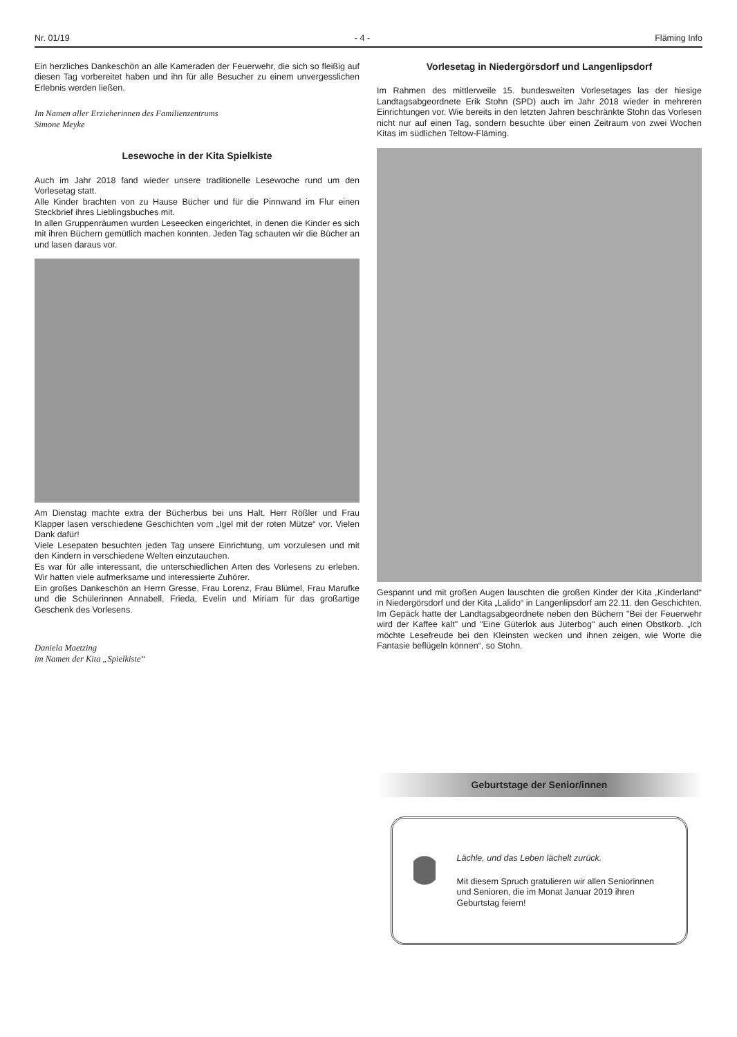Nr. 01/19 - 4 - Fläming Info
Ein herzliches Dankeschön an alle Kameraden der Feuerwehr, die sich so fleißig auf diesen Tag vorbereitet haben und ihn für alle Besucher zu einem unvergesslichen Erlebnis werden ließen.
Im Namen aller Erzieherinnen des Familienzentrums
Simone Meyke
Lesewoche in der Kita Spielkiste
Auch im Jahr 2018 fand wieder unsere traditionelle Lesewoche rund um den Vorlesetag statt.
Alle Kinder brachten von zu Hause Bücher und für die Pinnwand im Flur einen Steckbrief ihres Lieblingsbuches mit.
In allen Gruppenräumen wurden Leseecken eingerichtet, in denen die Kinder es sich mit ihren Büchern gemütlich machen konnten. Jeden Tag schauten wir die Bücher an und lasen daraus vor.
Am Dienstag machte extra der Bücherbus bei uns Halt. Herr Rößler und Frau Klapper lasen verschiedene Geschichten vom „Igel mit der roten Mütze“ vor. Vielen Dank dafür!
Viele Lesepaten besuchten jeden Tag unsere Einrichtung, um vorzulesen und mit den Kindern in verschiedene Welten einzutauchen.
Es war für alle interessant, die unterschiedlichen Arten des Vorlesens zu erleben. Wir hatten viele aufmerksame und interessierte Zuhörer.
Ein großes Dankeschön an Herrn Gresse, Frau Lorenz, Frau Blümel, Frau Marufke und die Schülerinnen Annabell, Frieda, Evelin und Miriam für das großartige Geschenk des Vorlesens.
Daniela Maetzing
im Namen der Kita „Spielkiste“
Vorlesetag in Niedergörsdorf und Langenlipsdorf
Im Rahmen des mittlerweile 15. bundesweiten Vorlesetages las der hiesige Landtagsabgeordnete Erik Stohn (SPD) auch im Jahr 2018 wieder in mehreren Einrichtungen vor. Wie bereits in den letzten Jahren beschränkte Stohn das Vorlesen nicht nur auf einen Tag, sondern besuchte über einen Zeitraum von zwei Wochen Kitas im südlichen Teltow-Fläming.
Gespannt und mit großen Augen lauschten die großen Kinder der Kita „Kinderland“ in Niedergörsdorf und der Kita „Lalido“ in Langenlipsdorf am 22.11. den Geschichten. Im Gepäck hatte der Landtagsabgeordnete neben den Büchern "Bei der Feuerwehr wird der Kaffee kalt" und "Eine Güterlok aus Jüterbog" auch einen Obstkorb. „Ich möchte Lesefreude bei den Kleinsten wecken und ihnen zeigen, wie Worte die Fantasie beflügeln können“, so Stohn.
Geburtstage der Senior/innen
Lächle, und das Leben lächelt zurück.
Mit diesem Spruch gratulieren wir allen Seniorinnen und Senioren, die im Monat Januar 2019 ihren Geburtstag feiern!